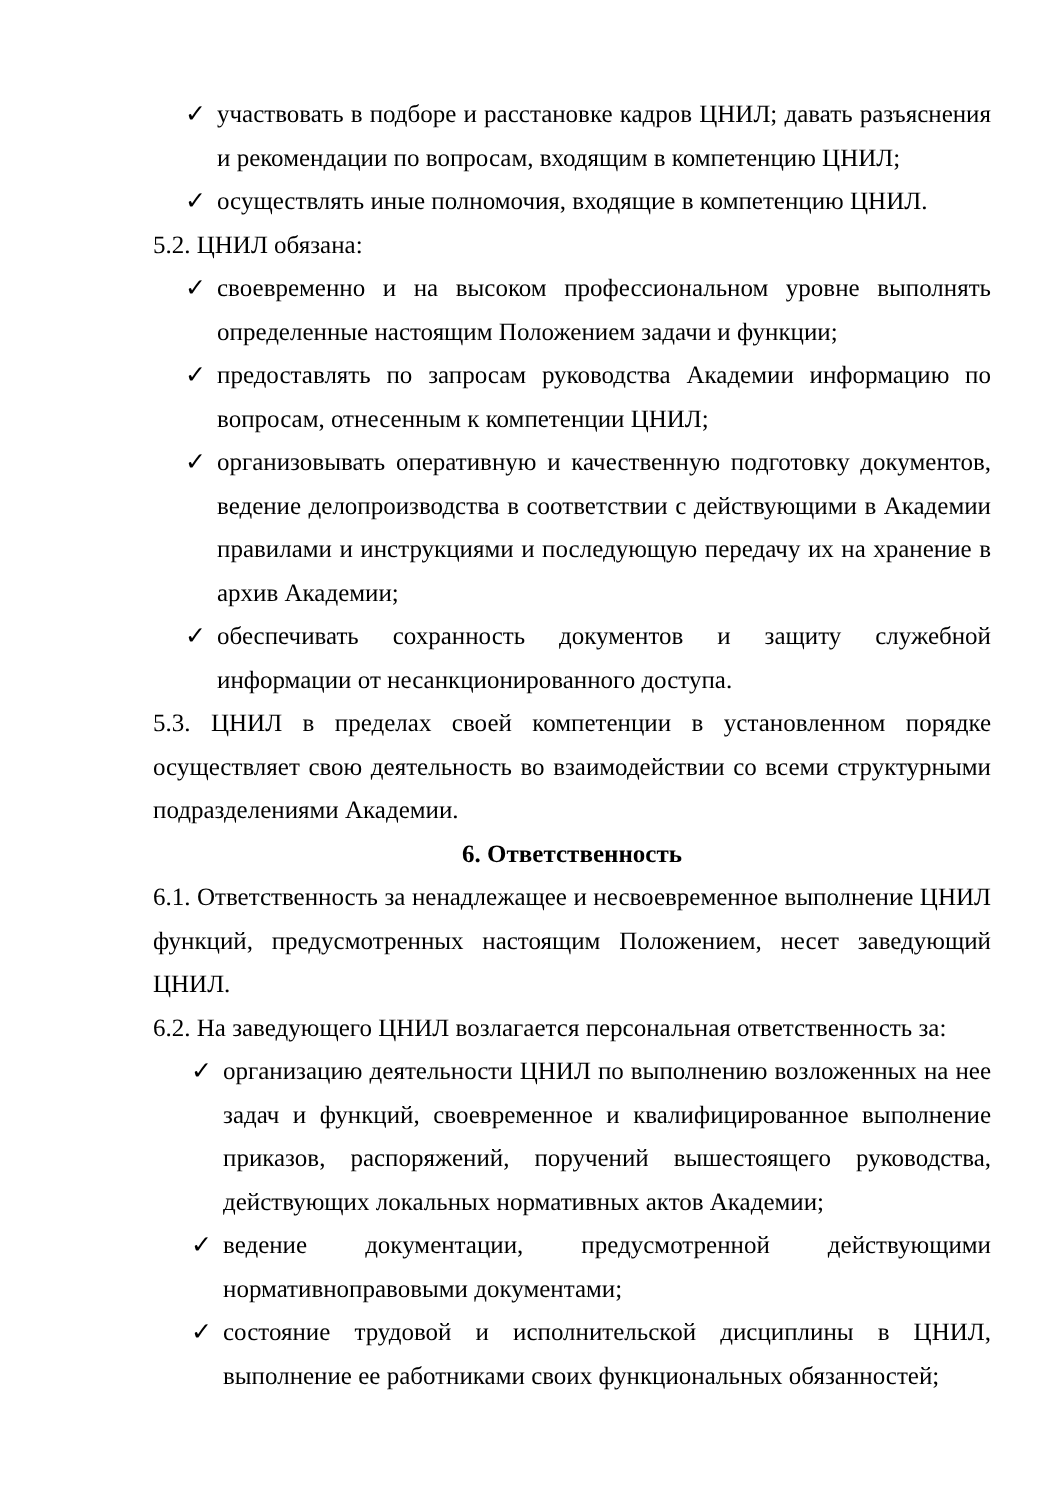✓ участвовать в подборе и расстановке кадров ЦНИЛ; давать разъяснения и рекомендации по вопросам, входящим в компетенцию ЦНИЛ;
✓ осуществлять иные полномочия, входящие в компетенцию ЦНИЛ.
5.2. ЦНИЛ обязана:
✓ своевременно и на высоком профессиональном уровне выполнять определенные настоящим Положением задачи и функции;
✓ предоставлять по запросам руководства Академии информацию по вопросам, отнесенным к компетенции ЦНИЛ;
✓ организовывать оперативную и качественную подготовку документов, ведение делопроизводства в соответствии с действующими в Академии правилами и инструкциями и последующую передачу их на хранение в архив Академии;
✓ обеспечивать сохранность документов и защиту служебной информации от несанкционированного доступа.
5.3. ЦНИЛ в пределах своей компетенции в установленном порядке осуществляет свою деятельность во взаимодействии со всеми структурными подразделениями Академии.
6. Ответственность
6.1. Ответственность за ненадлежащее и несвоевременное выполнение ЦНИЛ функций, предусмотренных настоящим Положением, несет заведующий ЦНИЛ.
6.2. На заведующего ЦНИЛ возлагается персональная ответственность за:
✓ организацию деятельности ЦНИЛ по выполнению возложенных на нее задач и функций, своевременное и квалифицированное выполнение приказов, распоряжений, поручений вышестоящего руководства, действующих локальных нормативных актов Академии;
✓ ведение документации, предусмотренной действующими нормативноправовыми документами;
✓ состояние трудовой и исполнительской дисциплины в ЦНИЛ, выполнение ее работниками своих функциональных обязанностей;